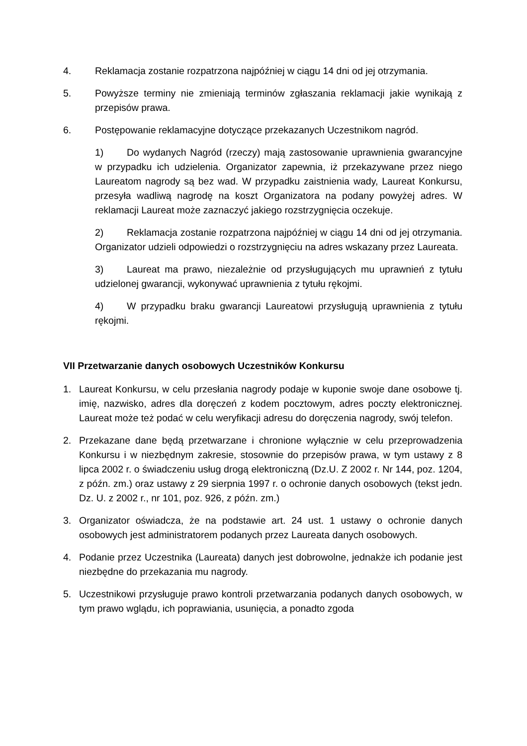4. Reklamacja zostanie rozpatrzona najpóźniej w ciągu 14 dni od jej otrzymania.
5. Powyższe terminy nie zmieniają terminów zgłaszania reklamacji jakie wynikają z przepisów prawa.
6. Postępowanie reklamacyjne dotyczące przekazanych Uczestnikom nagród.
1) Do wydanych Nagród (rzeczy) mają zastosowanie uprawnienia gwarancyjne w przypadku ich udzielenia. Organizator zapewnia, iż przekazywane przez niego Laureatom nagrody są bez wad. W przypadku zaistnienia wady, Laureat Konkursu, przesyła wadliwą nagrodę na koszt Organizatora na podany powyżej adres. W reklamacji Laureat może zaznaczyć jakiego rozstrzygnięcia oczekuje.
2) Reklamacja zostanie rozpatrzona najpóźniej w ciągu 14 dni od jej otrzymania. Organizator udzieli odpowiedzi o rozstrzygnięciu na adres wskazany przez Laureata.
3) Laureat ma prawo, niezależnie od przysługujących mu uprawnień z tytułu udzielonej gwarancji, wykonywać uprawnienia z tytułu rękojmi.
4) W przypadku braku gwarancji Laureatowi przysługują uprawnienia z tytułu rękojmi.
VII Przetwarzanie danych osobowych Uczestników Konkursu
1. Laureat Konkursu, w celu przesłania nagrody podaje w kuponie swoje dane osobowe tj. imię, nazwisko, adres dla doręczeń z kodem pocztowym, adres poczty elektronicznej. Laureat może też podać w celu weryfikacji adresu do doręczenia nagrody, swój telefon.
2. Przekazane dane będą przetwarzane i chronione wyłącznie w celu przeprowadzenia Konkursu i w niezbędnym zakresie, stosownie do przepisów prawa, w tym ustawy z 8 lipca 2002 r. o świadczeniu usług drogą elektroniczną (Dz.U. Z 2002 r. Nr 144, poz. 1204, z późn. zm.) oraz ustawy z 29 sierpnia 1997 r. o ochronie danych osobowych (tekst jedn. Dz. U. z 2002 r., nr 101, poz. 926, z późn. zm.)
3. Organizator oświadcza, że na podstawie art. 24 ust. 1 ustawy o ochronie danych osobowych jest administratorem podanych przez Laureata danych osobowych.
4. Podanie przez Uczestnika (Laureata) danych jest dobrowolne, jednakże ich podanie jest niezbędne do przekazania mu nagrody.
5. Uczestnikowi przysługuje prawo kontroli przetwarzania podanych danych osobowych, w tym prawo wglądu, ich poprawiania, usunięcia, a ponadto zgoda